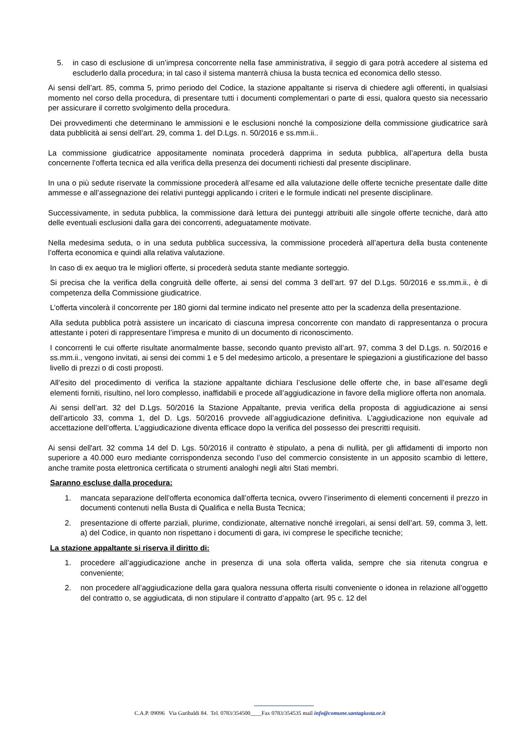5. in caso di esclusione di un’impresa concorrente nella fase amministrativa, il seggio di gara potrà accedere al sistema ed escluderlo dalla procedura; in tal caso il sistema manterrà chiusa la busta tecnica ed economica dello stesso.
Ai sensi dell’art. 85, comma 5, primo periodo del Codice, la stazione appaltante si riserva di chiedere agli offerenti, in qualsiasi momento nel corso della procedura, di presentare tutti i documenti complementari o parte di essi, qualora questo sia necessario per assicurare il corretto svolgimento della procedura.
Dei provvedimenti che determinano le ammissioni e le esclusioni nonché la composizione della commissione giudicatrice sarà data pubblicità ai sensi dell’art. 29, comma 1. del D.Lgs. n. 50/2016 e ss.mm.ii..
La commissione giudicatrice appositamente nominata procederà dapprima in seduta pubblica, all’apertura della busta concernente l’offerta tecnica ed alla verifica della presenza dei documenti richiesti dal presente disciplinare.
In una o più sedute riservate la commissione procederà all’esame ed alla valutazione delle offerte tecniche presentate dalle ditte ammesse e all’assegnazione dei relativi punteggi applicando i criteri e le formule indicati nel presente disciplinare.
Successivamente, in seduta pubblica, la commissione darà lettura dei punteggi attribuiti alle singole offerte tecniche, darà atto delle eventuali esclusioni dalla gara dei concorrenti, adeguatamente motivate.
Nella medesima seduta, o in una seduta pubblica successiva, la commissione procederà all’apertura della busta contenente l’offerta economica e quindi alla relativa valutazione.
In caso di ex aequo tra le migliori offerte, si procederà seduta stante mediante sorteggio.
Si precisa che la verifica della congruità delle offerte, ai sensi del comma 3 dell’art. 97 del D.Lgs. 50/2016 e ss.mm.ii., è di competenza della Commissione giudicatrice.
L’offerta vincolerà il concorrente per 180 giorni dal termine indicato nel presente atto per la scadenza della presentazione.
Alla seduta pubblica potrà assistere un incaricato di ciascuna impresa concorrente con mandato di rappresentanza o procura attestante i poteri di rappresentare l’impresa e munito di un documento di riconoscimento.
I concorrenti le cui offerte risultate anormalmente basse, secondo quanto previsto all’art. 97, comma 3 del D.Lgs. n. 50/2016 e ss.mm.ii., vengono invitati, ai sensi dei commi 1 e 5 del medesimo articolo, a presentare le spiegazioni a giustificazione del basso livello di prezzi o di costi proposti.
All’esito del procedimento di verifica la stazione appaltante dichiara l’esclusione delle offerte che, in base all’esame degli elementi forniti, risultino, nel loro complesso, inaffidabili e procede all’aggiudicazione in favore della migliore offerta non anomala.
Ai sensi dell’art. 32 del D.Lgs. 50/2016 la Stazione Appaltante, previa verifica della proposta di aggiudicazione ai sensi dell’articolo 33, comma 1, del D. Lgs. 50/2016 provvede all’aggiudicazione definitiva. L’aggiudicazione non equivale ad accettazione dell’offerta. L’aggiudicazione diventa efficace dopo la verifica del possesso dei prescritti requisiti.
Ai sensi dell'art. 32 comma 14 del D. Lgs. 50/2016 il contratto è stipulato, a pena di nullità, per gli affidamenti di importo non superiore a 40.000 euro mediante corrispondenza secondo l’uso del commercio consistente in un apposito scambio di lettere, anche tramite posta elettronica certificata o strumenti analoghi negli altri Stati membri.
Saranno escluse dalla procedura:
1. mancata separazione dell’offerta economica dall’offerta tecnica, ovvero l’inserimento di elementi concernenti il prezzo in documenti contenuti nella Busta di Qualifica e nella Busta Tecnica;
2. presentazione di offerte parziali, plurime, condizionate, alternative nonché irregolari, ai sensi dell’art. 59, comma 3, lett. a) del Codice, in quanto non rispettano i documenti di gara, ivi comprese le specifiche tecniche;
La stazione appaltante si riserva il diritto di:
1. procedere all’aggiudicazione anche in presenza di una sola offerta valida, sempre che sia ritenuta congrua e conveniente;
2. non procedere all’aggiudicazione della gara qualora nessuna offerta risulti conveniente o idonea in relazione all’oggetto del contratto o, se aggiudicata, di non stipulare il contratto d’appalto (art. 95 c. 12 del
C.A.P. 09096 Via Garibaldi 84. Tel. 0783/354500____Fax 0783/354535 mail info@comune.santagiusta.or.it